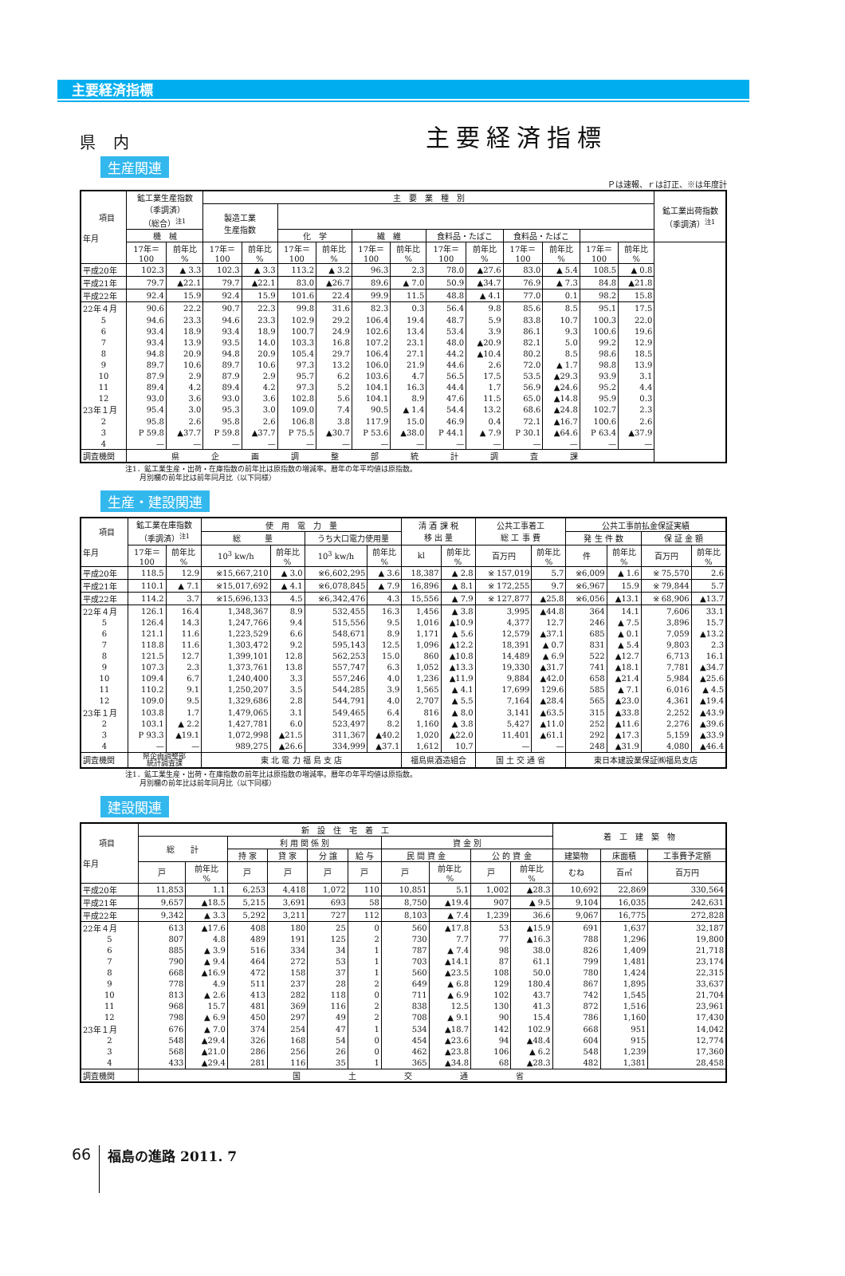主要経済指標
県 内 主要経済指標
生産関連
Ｐは速報、ｒは訂正、※は年度計
| 項目 年月 | 鉱工業生産指数 （季調済） （総合）<sup>注1</sup> | | 主 要 業 種 別 | | | | | | | | | | | | 鉱工業出荷指数 （季調済）<sup>注1</sup> |
| --- | --- | --- | --- | --- | --- | --- | --- | --- | --- | --- | --- | --- | --- | --- | --- |
| | | | 製造工業 生産指数 | | | | | | | | | | | | |
| | 機 械 | | | | 化 学 | | 繊 維 | | 食料品・たばこ | | 食料品・たばこ | | | | |
| | 17年＝ 100 | 前年比 % | 17年＝ 100 | 前年比 % | 17年＝ 100 | 前年比 % | 17年＝ 100 | 前年比 % | 17年＝ 100 | 前年比 % | 17年＝ 100 | 前年比 % | 17年＝ 100 | 前年比 % | |
| 平成20年 | 102.3 | ▲ 3.3 | 102.3 | ▲ 3.3 | 113.2 | ▲ 3.2 | 96.3 | 2.3 | 78.0 | ▲27.6 | 83.0 | ▲ 5.4 | 108.5 | ▲ 0.8 | |
| 平成21年 | 79.7 | ▲22.1 | 79.7 | ▲22.1 | 83.0 | ▲26.7 | 89.6 | ▲ 7.0 | 50.9 | ▲34.7 | 76.9 | ▲ 7.3 | 84.8 | ▲21.8 | |
| 平成22年 | 92.4 | 15.9 | 92.4 | 15.9 | 101.6 | 22.4 | 99.9 | 11.5 | 48.8 | ▲ 4.1 | 77.0 | 0.1 | 98.2 | 15.8 | |
| 22年４月 | 90.6 | 22.2 | 90.7 | 22.3 | 99.8 | 31.6 | 82.3 | 0.3 | 56.4 | 9.8 | 85.6 | 8.5 | 95.1 | 17.5 | |
| 5 | 94.6 | 23.3 | 94.6 | 23.3 | 102.9 | 29.2 | 106.4 | 19.4 | 48.7 | 5.9 | 83.8 | 10.7 | 100.3 | 22.0 | |
| 6 | 93.4 | 18.9 | 93.4 | 18.9 | 100.7 | 24.9 | 102.6 | 13.4 | 53.4 | 3.9 | 86.1 | 9.3 | 100.6 | 19.6 | |
| 7 | 93.4 | 13.9 | 93.5 | 14.0 | 103.3 | 16.8 | 107.2 | 23.1 | 48.0 | ▲20.9 | 82.1 | 5.0 | 99.2 | 12.9 | |
| 8 | 94.8 | 20.9 | 94.8 | 20.9 | 105.4 | 29.7 | 106.4 | 27.1 | 44.2 | ▲10.4 | 80.2 | 8.5 | 98.6 | 18.5 | |
| 9 | 89.7 | 10.6 | 89.7 | 10.6 | 97.3 | 13.2 | 106.0 | 21.9 | 44.6 | 2.6 | 72.0 | ▲ 1.7 | 98.8 | 13.9 | |
| 10 | 87.9 | 2.9 | 87.9 | 2.9 | 95.7 | 6.2 | 103.6 | 4.7 | 56.5 | 17.5 | 53.5 | ▲29.3 | 93.9 | 3.1 | |
| 11 | 89.4 | 4.2 | 89.4 | 4.2 | 97.3 | 5.2 | 104.1 | 16.3 | 44.4 | 1.7 | 56.9 | ▲24.6 | 95.2 | 4.4 | |
| 12 | 93.0 | 3.6 | 93.0 | 3.6 | 102.8 | 5.6 | 104.1 | 8.9 | 47.6 | 11.5 | 65.0 | ▲14.8 | 95.9 | 0.3 | |
| 23年１月 | 95.4 | 3.0 | 95.3 | 3.0 | 109.0 | 7.4 | 90.5 | ▲ 1.4 | 54.4 | 13.2 | 68.6 | ▲24.8 | 102.7 | 2.3 | |
| 2 | 95.8 | 2.6 | 95.8 | 2.6 | 106.8 | 3.8 | 117.9 | 15.0 | 46.9 | 0.4 | 72.1 | ▲16.7 | 100.6 | 2.6 | |
| 3 | P 59.8 | ▲37.7 | P 59.8 | ▲37.7 | P 75.5 | ▲30.7 | P 53.6 | ▲38.0 | P 44.1 | ▲ 7.9 | P 30.1 | ▲64.6 | P 63.4 | ▲37.9 | |
| 4 | — | — | — | — | — | — | — | — | — | — | — | — | — | — | |
| 調査機関 | 県企画調整部統計調査課 | | | | | | | | | | | | | | |
注1．鉱工業生産・出荷・在庫指数の前年比は原指数の増減率。暦年の年平均値は原指数。
　　月別欄の前年比は前年同月比（以下同様）
生産・建設関連
| 項目 年月 | 鉱工業在庫指数 （季調済）<sup>注1</sup> | | 使 用 電 力 量 | | | | 清 酒 課 税 移 出 量 | | 公共工事着工 総 工 事 費 | | 公共工事前払金保証実績 | | | |
| --- | --- | --- | --- | --- | --- | --- | --- | --- | --- | --- | --- | --- | --- | --- |
| | | | 総 量 | | うち大口電力使用量 | | | | | | 発 生 件 数 | | 保 証 金 額 | |
| | 17年＝ 100 | 前年比 % | 10<sup>3</sup> kw/h | 前年比 % | 10<sup>3</sup> kw/h | 前年比 % | kl | 前年比 % | 百万円 | 前年比 % | 件 | 前年比 % | 百万円 | 前年比 % |
| 平成20年 | 118.5 | 12.9 | ※15,667,210 | ▲ 3.0 | ※6,602,295 | ▲ 3.6 | 18,387 | ▲ 2.8 | ※ 157,019 | 5.7 | ※6,009 | ▲ 1.6 | ※ 75,570 | 2.6 |
| 平成21年 | 110.1 | ▲ 7.1 | ※15,017,692 | ▲ 4.1 | ※6,078,845 | ▲ 7.9 | 16,896 | ▲ 8.1 | ※ 172,255 | 9.7 | ※6,967 | 15.9 | ※ 79,844 | 5.7 |
| 平成22年 | 114.2 | 3.7 | ※15,696,133 | 4.5 | ※6,342,476 | 4.3 | 15,556 | ▲ 7.9 | ※ 127,877 | ▲25.8 | ※6,056 | ▲13.1 | ※ 68,906 | ▲13.7 |
| 22年４月 | 126.1 | 16.4 | 1,348,367 | 8.9 | 532,455 | 16.3 | 1,456 | ▲ 3.8 | 3,995 | ▲44.8 | 364 | 14.1 | 7,606 | 33.1 |
| 5 | 126.4 | 14.3 | 1,247,766 | 9.4 | 515,556 | 9.5 | 1,016 | ▲10.9 | 4,377 | 12.7 | 246 | ▲ 7.5 | 3,896 | 15.7 |
| 6 | 121.1 | 11.6 | 1,223,529 | 6.6 | 548,671 | 8.9 | 1,171 | ▲ 5.6 | 12,579 | ▲37.1 | 685 | ▲ 0.1 | 7,059 | ▲13.2 |
| 7 | 118.8 | 11.6 | 1,303,472 | 9.2 | 595,143 | 12.5 | 1,096 | ▲12.2 | 18,391 | ▲ 0.7 | 831 | ▲ 5.4 | 9,803 | 2.3 |
| 8 | 121.5 | 12.7 | 1,399,101 | 12.8 | 562,253 | 15.0 | 860 | ▲10.8 | 14,489 | ▲ 6.9 | 522 | ▲12.7 | 6,713 | 16.1 |
| 9 | 107.3 | 2.3 | 1,373,761 | 13.8 | 557,747 | 6.3 | 1,052 | ▲13.3 | 19,330 | ▲31.7 | 741 | ▲18.1 | 7,781 | ▲34.7 |
| 10 | 109.4 | 6.7 | 1,240,400 | 3.3 | 557,246 | 4.0 | 1,236 | ▲11.9 | 9,884 | ▲42.0 | 658 | ▲21.4 | 5,984 | ▲25.6 |
| 11 | 110.2 | 9.1 | 1,250,207 | 3.5 | 544,285 | 3.9 | 1,565 | ▲ 4.1 | 17,699 | 129.6 | 585 | ▲ 7.1 | 6,016 | ▲ 4.5 |
| 12 | 109.0 | 9.5 | 1,329,686 | 2.8 | 544,791 | 4.0 | 2,707 | ▲ 5.5 | 7,164 | ▲28.4 | 565 | ▲23.0 | 4,361 | ▲19.4 |
| 23年１月 | 103.8 | 1.7 | 1,479,065 | 3.1 | 549,465 | 6.4 | 816 | ▲ 8.0 | 3,141 | ▲63.5 | 315 | ▲33.8 | 2,252 | ▲43.9 |
| 2 | 103.1 | ▲ 2.2 | 1,427,781 | 6.0 | 523,497 | 8.2 | 1,160 | ▲ 3.8 | 5,427 | ▲11.0 | 252 | ▲11.6 | 2,276 | ▲39.6 |
| 3 | P 93.3 | ▲19.1 | 1,072,998 | ▲21.5 | 311,367 | ▲40.2 | 1,020 | ▲22.0 | 11,401 | ▲61.1 | 292 | ▲17.3 | 5,159 | ▲33.9 |
| 4 | — | — | 989,275 | ▲26.6 | 334,999 | ▲37.1 | 1,612 | 10.7 | — | — | 248 | ▲31.9 | 4,080 | ▲46.4 |
| 調査機関 | 県企画調整部 統計調査課 | | 東 北 電 力 福 島 支 店 | | | | 福島県酒造組合 | | 国 土 交 通 省 | | 東日本建設業保証㈱福島支店 | | | |
注1．鉱工業生産・出荷・在庫指数の前年比は原指数の増減率。暦年の年平均値は原指数。
　　月別欄の前年比は前年同月比（以下同様）
建設関連
| 項目 年月 | 新 設 住 宅 着 工 | | | | | | | | | | 着 工 建 築 物 | | |
| --- | --- | --- | --- | --- | --- | --- | --- | --- | --- | --- | --- | --- | --- |
| | 総 計 | | 利 用 関 係 別 | | | | 資 金 別 | | | | | | |
| | | | 持 家 | 貸 家 | 分 譲 | 給 与 | 民 間 資 金 | | 公 的 資 金 | | 建築物 | 床面積 | 工事費予定額 |
| | 戸 | 前年比 % | 戸 | 戸 | 戸 | 戸 | 戸 | 前年比 % | 戸 | 前年比 % | むね | 百㎡ | 百万円 |
| 平成20年 | 11,853 | 1.1 | 6,253 | 4,418 | 1,072 | 110 | 10,851 | 5.1 | 1,002 | ▲28.3 | 10,692 | 22,869 | 330,564 |
| 平成21年 | 9,657 | ▲18.5 | 5,215 | 3,691 | 693 | 58 | 8,750 | ▲19.4 | 907 | ▲ 9.5 | 9,104 | 16,035 | 242,631 |
| 平成22年 | 9,342 | ▲ 3.3 | 5,292 | 3,211 | 727 | 112 | 8,103 | ▲ 7.4 | 1,239 | 36.6 | 9,067 | 16,775 | 272,828 |
| 22年４月 | 613 | ▲17.6 | 408 | 180 | 25 | 0 | 560 | ▲17.8 | 53 | ▲15.9 | 691 | 1,637 | 32,187 |
| 5 | 807 | 4.8 | 489 | 191 | 125 | 2 | 730 | 7.7 | 77 | ▲16.3 | 788 | 1,296 | 19,800 |
| 6 | 885 | ▲ 3.9 | 516 | 334 | 34 | 1 | 787 | ▲ 7.4 | 98 | 38.0 | 826 | 1,409 | 21,718 |
| 7 | 790 | ▲ 9.4 | 464 | 272 | 53 | 1 | 703 | ▲14.1 | 87 | 61.1 | 799 | 1,481 | 23,174 |
| 8 | 668 | ▲16.9 | 472 | 158 | 37 | 1 | 560 | ▲23.5 | 108 | 50.0 | 780 | 1,424 | 22,315 |
| 9 | 778 | 4.9 | 511 | 237 | 28 | 2 | 649 | ▲ 6.8 | 129 | 180.4 | 867 | 1,895 | 33,637 |
| 10 | 813 | ▲ 2.6 | 413 | 282 | 118 | 0 | 711 | ▲ 6.9 | 102 | 43.7 | 742 | 1,545 | 21,704 |
| 11 | 968 | 15.7 | 481 | 369 | 116 | 2 | 838 | 12.5 | 130 | 41.3 | 872 | 1,516 | 23,961 |
| 12 | 798 | ▲ 6.9 | 450 | 297 | 49 | 2 | 708 | ▲ 9.1 | 90 | 15.4 | 786 | 1,160 | 17,430 |
| 23年１月 | 676 | ▲ 7.0 | 374 | 254 | 47 | 1 | 534 | ▲18.7 | 142 | 102.9 | 668 | 951 | 14,042 |
| 2 | 548 | ▲29.4 | 326 | 168 | 54 | 0 | 454 | ▲23.6 | 94 | ▲48.4 | 604 | 915 | 12,774 |
| 3 | 568 | ▲21.0 | 286 | 256 | 26 | 0 | 462 | ▲23.8 | 106 | ▲ 6.2 | 548 | 1,239 | 17,360 |
| 4 | 433 | ▲29.4 | 281 | 116 | 35 | 1 | 365 | ▲34.8 | 68 | ▲28.3 | 482 | 1,381 | 28,458 |
| 調査機関 | 国土交通省 | | | | | | | | | | | | |
66 福島の進路 2011. 7